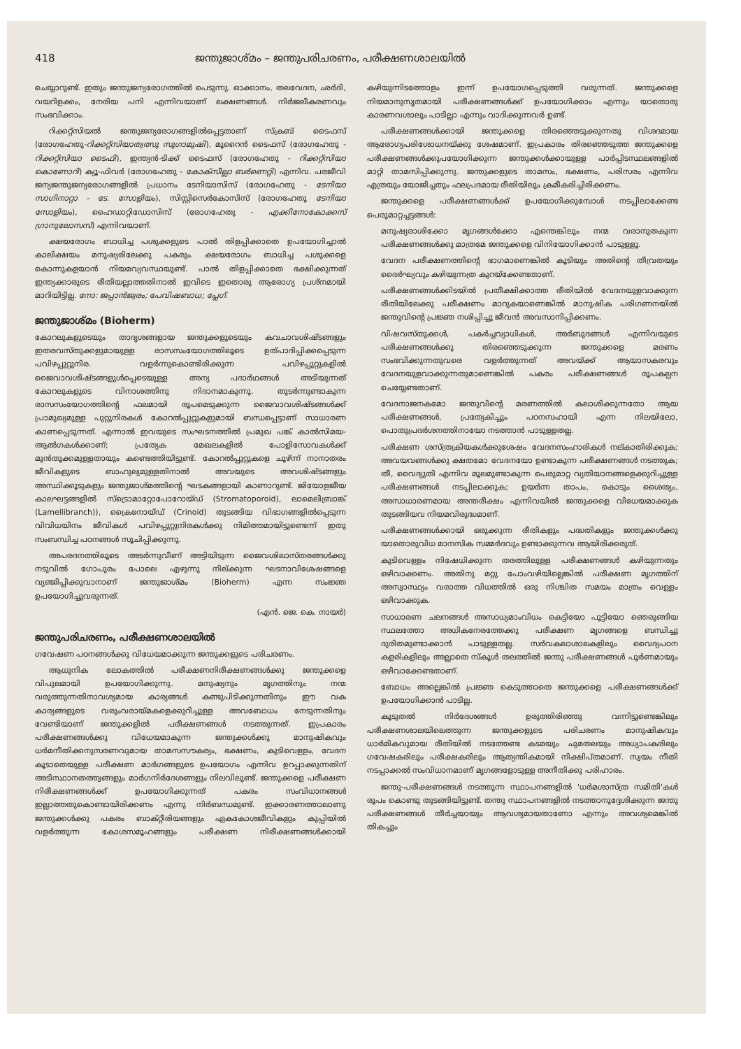418 ജന്തുജാശ്മം – ജന്തുപരിചരണം, പരീക്ഷണശാലയിൽ
ചെയ്യാറുണ്ട്. ഇതും ജന്തുജന്യരോഗത്തിൽ പെടുന്നു. ഓക്കാനം, തലവേദന, ഛർദി, വയറിളക്കം, നേരിയ പനി എന്നിവയാണ് ലക്ഷണങ്ങൾ. നിർജലീകരണവും സംഭവിക്കാം.
റിക്കറ്റ്സിയൽ ജന്തുജന്യരോഗങ്ങളിൽപ്പെട്ടതാണ് സ്ക്രബ് ടൈഫസ് (രോഗഹേതു-റിക്കറ്റ്സിയാത്വത്സു സുഗാമുഷി), മൂറൈൻ ടൈഫസ് (രോഗഹേതു - റിക്കറ്റ്സിയാ ടൈഫി), ഇന്ത്യൻ-ടിക്ക് ടൈഫസ് (രോഗഹേതു - റിക്കറ്റ്സിയാ കൊണോറി) ക്യൂ-ഫിവർ (രോഗഹേതു - കോക്സീല്ലാ ബർണെറ്റി) എന്നിവ. പരജീവി ജന്യജന്തുജന്യരോഗങ്ങളിൽ പ്രധാനം ടേനിയാസിസ് (രോഗഹേതു - ടേനിയാ സാഗിനാറ്റാ - ടേ. സോളിയം), സിസ്റ്റിസെർകോസിസ് (രോഗഹേതു ടേനിയാ സോളിയം), ഹൈഡാറ്റിഡോസിസ് (രോഗഹേതു - എക്കിനോകോക്കസ് ഗ്രാനുലോസസ്) എന്നിവയാണ്.
ക്ഷയരോഗം ബാധിച്ച പശുക്കളുടെ പാൽ തിളപ്പിക്കാതെ ഉപയോഗിച്ചാൽ കാലിക്ഷയം മനുഷ്യരിലേക്കു പകരും. ക്ഷയരോഗം ബാധിച്ച പശുക്കളെ കൊന്നുകളയാൻ നിയമവ്യവസ്ഥയുണ്ട്. പാൽ തിളപ്പിക്കാതെ ഭക്ഷിക്കുന്നത് ഇന്ത്യക്കാരുടെ രീതിയല്ലാത്തതിനാൽ ഇവിടെ ഇതൊരു ആരോഗ്യ പ്രശ്നമായി മാറിയിട്ടില്ല. നോ: ജപ്പാൻജ്വരം; പേവിഷബാധ; പ്ലേഗ്.
ജന്തുജാശ്മം (Bioherm)
കോറലുകളുടെയും താദൃശങ്ങളായ ജന്തുക്കളുടെയും കവചാവശിഷ്ടങ്ങളും ഇതരവസ്തുക്കളുമായുള്ള രാസസംയോഗത്തിലൂടെ ഉത്പാദിപ്പിക്കപ്പെടുന്ന പവിഴപ്പുറ്റുനിര. വളർന്നുകൊണ്ടിരിക്കുന്ന പവിഴപ്പുറ്റുകളിൽ ജൈവാവശിഷ്ടങ്ങളുൾപ്പെടെയുള്ള അന്യ പദാർഥങ്ങൾ അടിയുന്നത് കോറലുകളുടെ വിനാശത്തിനു നിദാനമാകുന്നു. തുടർന്നുണ്ടാകുന്ന രാസസംയോഗത്തിന്റെ ഫലമായി രൂപമെടുക്കുന്ന ജൈവാവശിഷ്ടങ്ങൾക്ക് പ്രാമുഖ്യമുള്ള പുറ്റുനിരകൾ കോറൽപ്പുറ്റുകളുമായി ബന്ധപ്പെട്ടാണ് സാധാരണ കാണപ്പെടുന്നത്. എന്നാൽ ഇവയുടെ സംഘടനത്തിൽ പ്രമുഖ പങ്ക് കാൽസിമയ-ആൽഗകൾക്കാണ്; പ്രത്യേക മേഖലകളിൽ പോളിസോവകൾക്ക് മുൻതൂക്കമുള്ളതായും കണ്ടെത്തിയിട്ടുണ്ട്. കോറൽപ്പുറ്റുകളെ ചൂഴ്ന്ന് നാനാതരം ജീവികളുടെ ബാഹുല്യമുള്ളതിനാൽ അവയുടെ അവശിഷ്ടങ്ങളും അസ്ഥിക്കൂടുകളും ജന്തുജാശ്മത്തിന്റെ ഘടകങ്ങളായി കാണാറുണ്ട്. ജിയോളജീയ കാലഘട്ടങ്ങളിൽ സ്ട്രൊമാറ്റോപോറോയ്ഡ് (Stromatoporoid), ലാമെലിബ്രാങ്ക് (Lamellibranch)), ക്രൈനോയ്ഡ് (Crinoid) തുടങ്ങിയ വിഭാഗങ്ങളിൽപ്പെടുന്ന വിവിധയിനം ജീവികൾ പവിഴപ്പുറ്റുനിരകൾക്കു നിമിത്തമായിട്ടുണ്ടെന്ന് ഇതു സംബന്ധിച്ച പഠനങ്ങൾ സൂചിപ്പിക്കുന്നു.
അപരദനത്തിലൂടെ അടർന്നുവീണ് അട്ടിയിടുന്ന ജൈവശിലാസ്തരങ്ങൾക്കു നടുവിൽ ഗോപുരം പോലെ എഴുന്നു നില്ക്കുന്ന ഘടനാവിശേഷങ്ങളെ വ്യഞ്ജിപ്പിക്കുവാനാണ് ജന്തുജാശ്മം (Bioherm) എന്ന സംജ്ഞ ഉപയോഗിച്ചുവരുന്നത്.
(എൻ. ജെ. കെ. നായർ)
ജന്തുപരിചരണം, പരീക്ഷണശാലയിൽ
ഗവേഷണ പഠനങ്ങൾക്കു വിധേയമാക്കുന്ന ജന്തുക്കളുടെ പരിചരണം.
ആധുനിക ലോകത്തിൽ പരീക്ഷണനിരീക്ഷണങ്ങൾക്കു ജന്തുക്കളെ വിപുലമായി ഉപയോഗിക്കുന്നു. മനുഷ്യനും മൃഗത്തിനും നന്മ വരുത്തുന്നതിനാവശ്യമായ കാര്യങ്ങൾ കണ്ടുപിടിക്കുന്നതിനും ഈ വക കാര്യങ്ങളുടെ വരുംവരായ്മകളെക്കുറിച്ചുള്ള അവബോധം നേടുന്നതിനും വേണ്ടിയാണ് ജന്തുക്കളിൽ പരീക്ഷണങ്ങൾ നടത്തുന്നത്. ഇപ്രകാരം പരീക്ഷണങ്ങൾക്കു വിധേയമാകുന്ന ജന്തുക്കൾക്കു മാനുഷികവും ധർമനീതിക്കനുസരണവുമായ താമസസൗകര്യം, ഭക്ഷണം, കുടിവെള്ളം, വേദന കൂടാതെയുള്ള പരീക്ഷണ മാർഗങ്ങളുടെ ഉപയോഗം എന്നിവ ഉറപ്പാക്കുന്നതിന് അടിസ്ഥാനതത്ത്വങ്ങളും മാർഗനിർദേശങ്ങളും നിലവിലുണ്ട്. ജന്തുക്കളെ പരീക്ഷണ നിരീക്ഷണങ്ങൾക്ക് ഉപയോഗിക്കുന്നത് പകരം സംവിധാനങ്ങൾ ഇല്ലാത്തതുകൊണ്ടായിരിക്കണം എന്നു നിർബന്ധമുണ്ട്. ഇക്കാരണത്താലാണു ജന്തുക്കൾക്കു പകരം ബാക്റ്റീരിയങ്ങളും ഏകകോശജീവികളും കുപ്പിയിൽ വളർത്തുന്ന കോശസമൂഹങ്ങളും പരീക്ഷണ നിരീക്ഷണങ്ങൾക്കായി കഴിയുന്നിടത്തോളം ഇന്ന് ഉപയോഗപ്പെടുത്തി വരുന്നത്. ജന്തുക്കളെ നിയമാനുസൃതമായി പരീക്ഷണങ്ങൾക്ക് ഉപയോഗിക്കാം എന്നും യാതൊരു കാരണവശാലും പാടില്ലാ എന്നും വാദിക്കുന്നവർ ഉണ്ട്.
പരീക്ഷണങ്ങൾക്കായി ജന്തുക്കളെ തിരഞ്ഞെടുക്കുന്നതു വിശദമായ ആരോഗ്യപരിശോധനയ്ക്കു ശേഷമാണ്. ഇപ്രകാരം തിരഞ്ഞെടുത്ത ജന്തുക്കളെ പരീക്ഷണങ്ങൾക്കുപയോഗിക്കുന്ന ജന്തുക്കൾക്കായുള്ള പാർപ്പിടസ്ഥലങ്ങളിൽ മാറ്റി താമസിപ്പിക്കുന്നു. ജന്തുക്കളുടെ താമസം, ഭക്ഷണം, പരിസരം എന്നിവ എത്രയും യോജിച്ചതും ഫലപ്രദമായ രീതിയിലും ക്രമീകരിച്ചിരിക്കണം.
ജന്തുക്കളെ പരീക്ഷണങ്ങൾക്ക് ഉപയോഗിക്കുമ്പോൾ നടപ്പിലാക്കേണ്ട പെരുമാറ്റച്ചട്ടങ്ങൾ:
മനുഷ്യരാശിക്കോ മൃഗങ്ങൾക്കോ എന്തെങ്കിലും നന്മ വരാനുതകുന്ന പരീക്ഷണങ്ങൾക്കു മാത്രമേ ജന്തുക്കളെ വിനിയോഗിക്കാൻ പാടുള്ളൂ.
വേദന പരീക്ഷണത്തിന്റെ ഭാഗമാണെങ്കിൽ കൂടിയും അതിന്റെ തീവ്രതയും ദൈർഘ്യവും കഴിയുന്നത്ര കുറയ്ക്കേണ്ടതാണ്.
പരീക്ഷണങ്ങൾക്കിടയിൽ പ്രതീക്ഷിക്കാത്ത രീതിയിൽ വേദനയുളവാക്കുന്ന രീതിയിലേക്കു പരീക്ഷണം മാറുകയാണെങ്കിൽ മാനുഷിക പരിഗണനയിൽ ജന്തുവിന്റെ പ്രജ്ഞ നശിപ്പിച്ചു ജീവൻ അവസാനിപ്പിക്കണം.
വിഷവസ്തുക്കൾ, പകർച്ചവ്യാധികൾ, അർബുദങ്ങൾ എന്നിവയുടെ പരീക്ഷണങ്ങൾക്കു തിരഞ്ഞെടുക്കുന്ന ജന്തുക്കളെ മരണം സംഭവിക്കുന്നതുവരെ വളർത്തുന്നത് അവയ്ക്ക് ആയാസകരവും വേദനയുളവാക്കുന്നതുമാണെങ്കിൽ പകരം പരീക്ഷണങ്ങൾ രൂപകല്പന ചെയ്യേണ്ടതാണ്.
വേദനാജനകമോ ജന്തുവിന്റെ മരണത്തിൽ കലാശിക്കുന്നതോ ആയ പരീക്ഷണങ്ങൾ, പ്രത്യേകിച്ചും പഠനസഹായി എന്ന നിലയിലോ, പൊതുപ്രദർശനത്തിനായോ നടത്താൻ പാടുള്ളതല്ല.
പരീക്ഷണ ശസ്ത്രക്രിയകൾക്കുശേഷം വേദനസംഹാരികൾ നല്കാതിരിക്കുക; അവയവങ്ങൾക്കു ക്ഷതമോ വേദനയോ ഉണ്ടാകുന്ന പരീക്ഷണങ്ങൾ നടത്തുക; തീ, വൈദ്യുതി എന്നിവ മൂലമുണ്ടാകുന്ന പെരുമാറ്റ വ്യതിയാനങ്ങളെക്കുറിച്ചുള്ള പരീക്ഷണങ്ങൾ നടപ്പിലാക്കുക; ഉയർന്ന താപം, കൊടും ശൈത്യം, അസാധാരണമായ അന്തരീക്ഷം എന്നിവയിൽ ജന്തുക്കളെ വിധേയമാക്കുക തുടങ്ങിയവ നിയമവിരുദ്ധമാണ്.
പരീക്ഷണങ്ങൾക്കായി ഒരുക്കുന്ന രീതികളും പദ്ധതികളും ജന്തുക്കൾക്കു യാതൊരുവിധ മാനസിക സമ്മർദവും ഉണ്ടാക്കുന്നവ ആയിരിക്കരുത്.
കുടിവെള്ളം നിഷേധിക്കുന്ന തരത്തിലുള്ള പരീക്ഷണങ്ങൾ കഴിയുന്നതും ഒഴിവാക്കണം. അതിനു മറ്റു പോംവഴിയില്ലെങ്കിൽ പരീക്ഷണ മൃഗത്തിന് അസ്വാസ്ഥ്യം വരാത്ത വിധത്തിൽ ഒരു നിശ്ചിത സമയം മാത്രം വെള്ളം ഒഴിവാക്കുക.
സാധാരണ ചലനങ്ങൾ അസാധ്യമാംവിധം കെട്ടിയോ പൂട്ടിയോ ഞെരുങ്ങിയ സ്ഥലത്തോ അധികനേരത്തേക്കു പരീക്ഷണ മൃഗങ്ങളെ ബന്ധിച്ചു ദുരിതമുണ്ടാക്കാൻ പാടുള്ളതല്ല. സർവകലാശാലകളിലും വൈദ്യപഠന കളരികളിലും അല്ലാതെ സ്കൂൾ തലത്തിൽ ജന്തു പരീക്ഷണങ്ങൾ പൂർണമായും ഒഴിവാക്കേണ്ടതാണ്.
ബോധം അല്ലെങ്കിൽ പ്രജ്ഞ കെടുത്താതെ ജന്തുക്കളെ പരീക്ഷണങ്ങൾക്ക് ഉപയോഗിക്കാൻ പാടില്ല.
കൂടുതൽ നിർദേശങ്ങൾ ഉരുത്തിരിഞ്ഞു വന്നിട്ടുണ്ടെങ്കിലും പരീക്ഷണശാലയിലെത്തുന്ന ജന്തുക്കളുടെ പരിചരണം മാനുഷികവും ധാർമികവുമായ രീതിയിൽ നടത്തേണ്ട കടമയും ചുമതലയും അധ്യാപകരിലും ഗവേഷകരിലും പരീക്ഷകരിലും ആത്യന്തികമായി നിക്ഷിപ്തമാണ്. സ്വയം നീതി നടപ്പാക്കൽ സംവിധാനമാണ് മൃഗങ്ങളോടുള്ള അനീതിക്കു പരിഹാരം.
ജന്തു-പരീക്ഷണങ്ങൾ നടത്തുന്ന സ്ഥാപനങ്ങളിൽ 'ധർമശാസ്ത്ര സമിതി'കൾ രൂപം കൊണ്ടു തുടങ്ങിയിട്ടുണ്ട്. തന്തു സ്ഥാപനങ്ങളിൽ നടത്താനുദ്ദേശിക്കുന്ന ജന്തു പരീക്ഷണങ്ങൾ തീർച്ചയായും ആവശ്യമായതാണോ എന്നും അവശ്യമെങ്കിൽ തികച്ചും